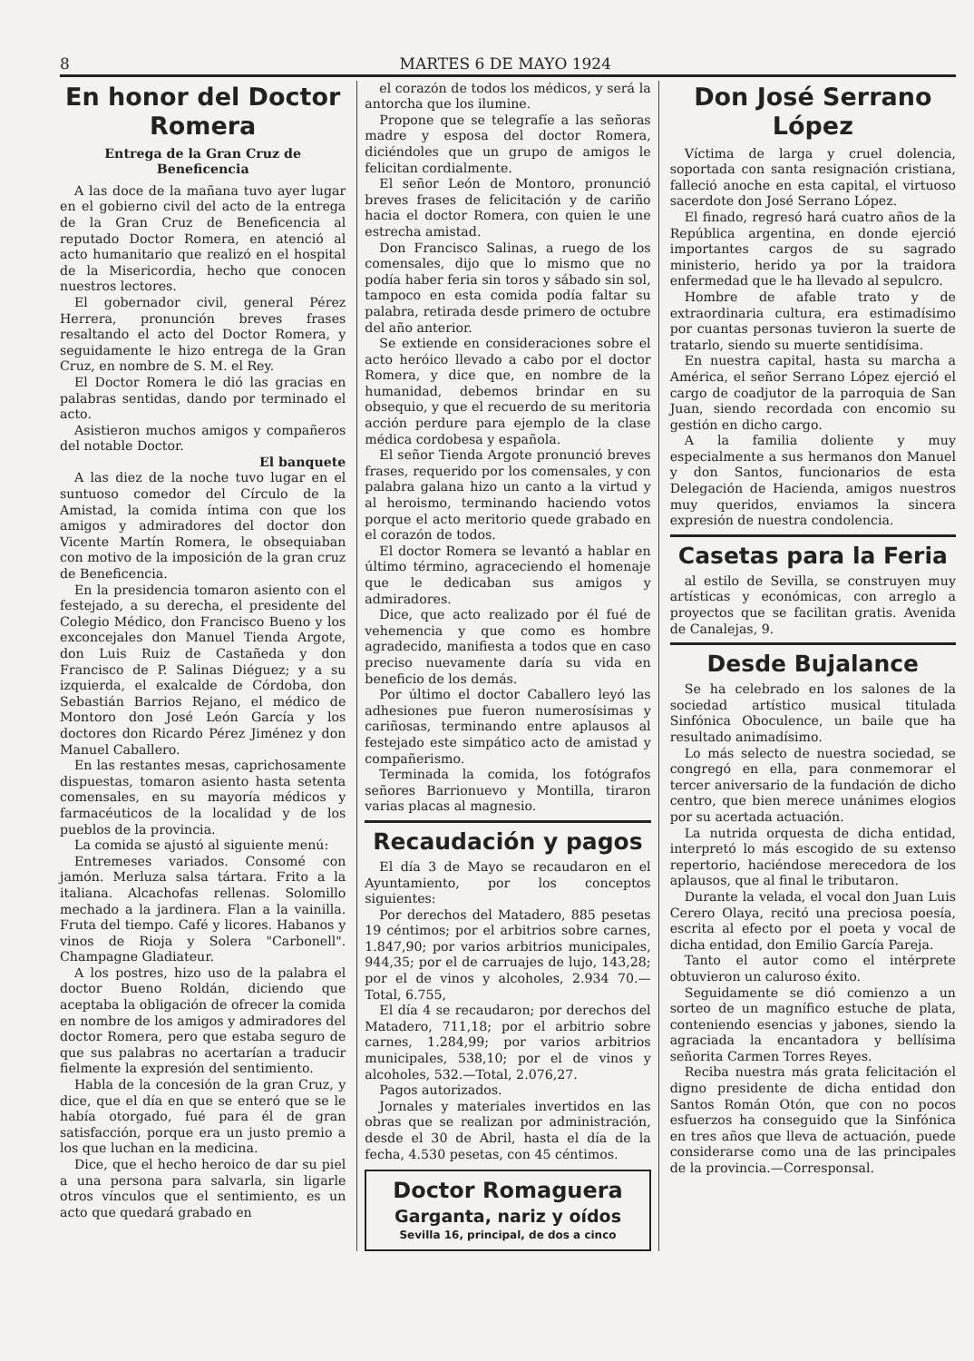8 MARTES 6 DE MAYO 1924
En honor del Doctor Romera
Entrega de la Gran Cruz de Beneficencia
A las doce de la mañana tuvo ayer lugar en el gobierno civil del acto de la entrega de la Gran Cruz de Beneficencia al reputado Doctor Romera, en atenció al acto humanitario que realizó en el hospital de la Misericordia, hecho que conocen nuestros lectores.
El gobernador civil, general Pérez Herrera, pronunción breves frases resaltando el acto del Doctor Romera, y seguidamente le hizo entrega de la Gran Cruz, en nombre de S. M. el Rey.
El Doctor Romera le dió las gracias en palabras sentidas, dando por terminado el acto.
Asistieron muchos amigos y compañeros del notable Doctor.
El banquete
A las diez de la noche tuvo lugar en el suntuoso comedor del Círculo de la Amistad, la comida íntima con que los amigos y admiradores del doctor don Vicente Martín Romera, le obsequiaban con motivo de la imposición de la gran cruz de Beneficencia.
En la presidencia tomaron asiento con el festejado, a su derecha, el presidente del Colegio Médico, don Francisco Bueno y los exconcejales don Manuel Tienda Argote, don Luis Ruiz de Castañeda y don Francisco de P. Salinas Diéguez; y a su izquierda, el exalcalde de Córdoba, don Sebastián Barrios Rejano, el médico de Montoro don José León García y los doctores don Ricardo Pérez Jiménez y don Manuel Caballero.
En las restantes mesas, caprichosamente dispuestas, tomaron asiento hasta setenta comensales, en su mayoría médicos y farmacéuticos de la localidad y de los pueblos de la provincia.
La comida se ajustó al siguiente menú:
Entremeses variados. Consomé con jamón. Merluza salsa tártara. Frito a la italiana. Alcachofas rellenas. Solomillo mechado a la jardinera. Flan a la vainilla. Fruta del tiempo. Café y licores. Habanos y vinos de Rioja y Solera "Carbonell". Champagne Gladiateur.
A los postres, hizo uso de la palabra el doctor Bueno Roldán, diciendo que aceptaba la obligación de ofrecer la comida en nombre de los amigos y admiradores del doctor Romera, pero que estaba seguro de que sus palabras no acertarían a traducir fielmente la expresión del sentimiento.
Habla de la concesión de la gran Cruz, y dice, que el día en que se enteró que se le había otorgado, fué para él de gran satisfacción, porque era un justo premio a los que luchan en la medicina.
Dice, que el hecho heroico de dar su piel a una persona para salvarla, sin ligarle otros vínculos que el sentimiento, es un acto que quedará grabado en
el corazón de todos los médicos, y será la antorcha que los ilumine.
Propone que se telegrafíe a las señoras madre y esposa del doctor Romera, diciéndoles que un grupo de amigos le felicitan cordialmente.
El señor León de Montoro, pronunció breves frases de felicitación y de cariño hacia el doctor Romera, con quien le une estrecha amistad.
Don Francisco Salinas, a ruego de los comensales, dijo que lo mismo que no podía haber feria sin toros y sábado sin sol, tampoco en esta comida podía faltar su palabra, retirada desde primero de octubre del año anterior.
Se extiende en consideraciones sobre el acto heróico llevado a cabo por el doctor Romera, y dice que, en nombre de la humanidad, debemos brindar en su obsequio, y que el recuerdo de su meritoria acción perdure para ejemplo de la clase médica cordobesa y española.
El señor Tienda Argote pronunció breves frases, requerido por los comensales, y con palabra galana hizo un canto a la virtud y al heroismo, terminando haciendo votos porque el acto meritorio quede grabado en el corazón de todos.
El doctor Romera se levantó a hablar en último término, agraceciendo el homenaje que le dedicaban sus amigos y admiradores.
Dice, que acto realizado por él fué de vehemencia y que como es hombre agradecido, manifiesta a todos que en caso preciso nuevamente daría su vida en beneficio de los demás.
Por último el doctor Caballero leyó las adhesiones pue fueron numerosísimas y cariñosas, terminando entre aplausos al festejado este simpático acto de amistad y compañerismo.
Terminada la comida, los fotógrafos señores Barrionuevo y Montilla, tiraron varias placas al magnesio.
Recaudación y pagos
El día 3 de Mayo se recaudaron en el Ayuntamiento, por los conceptos siguientes:
Por derechos del Matadero, 885 pesetas 19 céntimos; por el arbitrios sobre carnes, 1.847,90; por varios arbitrios municipales, 944,35; por el de carruajes de lujo, 143,28; por el de vinos y alcoholes, 2.934 70.—Total, 6.755,
El día 4 se recaudaron; por derechos del Matadero, 711,18; por el arbitrio sobre carnes, 1.284,99; por varios arbitrios municipales, 538,10; por el de vinos y alcoholes, 532.—Total, 2.076,27.
Pagos autorizados.
Jornales y materiales invertidos en las obras que se realizan por administración, desde el 30 de Abril, hasta el día de la fecha, 4.530 pesetas, con 45 céntimos.
Doctor Romaguera
Garganta, nariz y oídos
Sevilla 16, principal, de dos a cinco
Don José Serrano López
Víctima de larga y cruel dolencia, soportada con santa resignación cristiana, falleció anoche en esta capital, el virtuoso sacerdote don José Serrano López.
El finado, regresó hará cuatro años de la República argentina, en donde ejerció importantes cargos de su sagrado ministerio, herido ya por la traidora enfermedad que le ha llevado al sepulcro.
Hombre de afable trato y de extraordinaria cultura, era estimadísimo por cuantas personas tuvieron la suerte de tratarlo, siendo su muerte sentidísima.
En nuestra capital, hasta su marcha a América, el señor Serrano López ejerció el cargo de coadjutor de la parroquia de San Juan, siendo recordada con encomio su gestión en dicho cargo.
A la familia doliente y muy especialmente a sus hermanos don Manuel y don Santos, funcionarios de esta Delegación de Hacienda, amigos nuestros muy queridos, enviamos la sincera expresión de nuestra condolencia.
Casetas para la Feria
al estilo de Sevilla, se construyen muy artísticas y económicas, con arreglo a proyectos que se facilitan gratis. Avenida de Canalejas, 9.
Desde Bujalance
Se ha celebrado en los salones de la sociedad artístico musical titulada Sinfónica Oboculence, un baile que ha resultado animadísimo.
Lo más selecto de nuestra sociedad, se congregó en ella, para conmemorar el tercer aniversario de la fundación de dicho centro, que bien merece unánimes elogios por su acertada actuación.
La nutrida orquesta de dicha entidad, interpretó lo más escogido de su extenso repertorio, haciéndose merecedora de los aplausos, que al final le tributaron.
Durante la velada, el vocal don Juan Luis Cerero Olaya, recitó una preciosa poesía, escrita al efecto por el poeta y vocal de dicha entidad, don Emilio García Pareja.
Tanto el autor como el intérprete obtuvieron un caluroso éxito.
Seguidamente se dió comienzo a un sorteo de un magnífico estuche de plata, conteniendo esencias y jabones, siendo la agraciada la encantadora y bellísima señorita Carmen Torres Reyes.
Reciba nuestra más grata felicitación el digno presidente de dicha entidad don Santos Román Otón, que con no pocos esfuerzos ha conseguido que la Sinfónica en tres años que lleva de actuación, puede considerarse como una de las principales de la provincia.—Corresponsal.